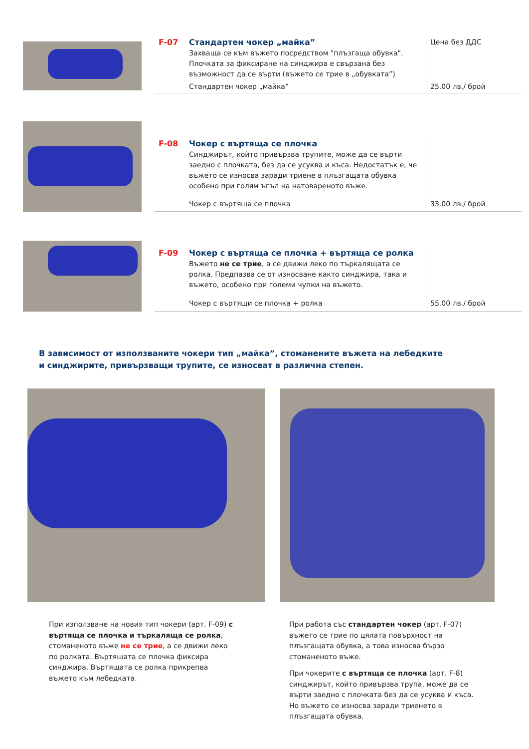| F-07 | Стандартен чокер „майка” Захваща се към въжето посредством "плъзгаща обувка". Плочката за фиксиране на синджира е свързана без възможност да се върти (въжето се трие в „обувката”) | Цена без ДДС |
| | Стандартен чокер „майка” | 25.00 лв./ брой |
| F-08 | Чокер с въртяща се плочка Синджирът, който привързва трупите, може да се върти заедно с плочката, без да се усуква и къса. Недостатък е, че въжето се износва заради триене в плъзгащата обувка особено при голям ъгъл на натовареното въже. | |
| | Чокер с въртяща се плочка | 33.00 лв./ брой |
| F-09 | Чокер с въртяща се плочка + въртяща се ролка Въжето не се трие , а се движи леко по търкалящата се ролка. Предпазва се от износване както синджира, така и въжето, особено при големи чупки на въжето. | |
| | Чокер с въртящи се плочка + ролка | 55.00 лв./ брой |
В зависимост от използваните чокери тип „майка”, стоманените въжета на лебедките
и синджирите, привързващи трупите, се износват в различна степен.
При използване на новия тип чокери (арт. F-09) с въртяща се плочка и търкаляща се ролка, стоманеното въже не се трие, а се движи леко по ролката. Въртящата се плочка фиксира синджира. Въртящата се ролка прикрепва въжето към лебедката.
При работа със стандартен чокер (арт. F-07) въжето се трие по цялата повърхност на плъзгащата обувка, а това износва бързо стоманеното въже.
При чокерите с въртяща се плочка (арт. F-8) синджирът, който привързва трупа, може да се върти заедно с плочката без да се усуква и къса. Но въжето се износва заради триенето в плъзгащата обувка.